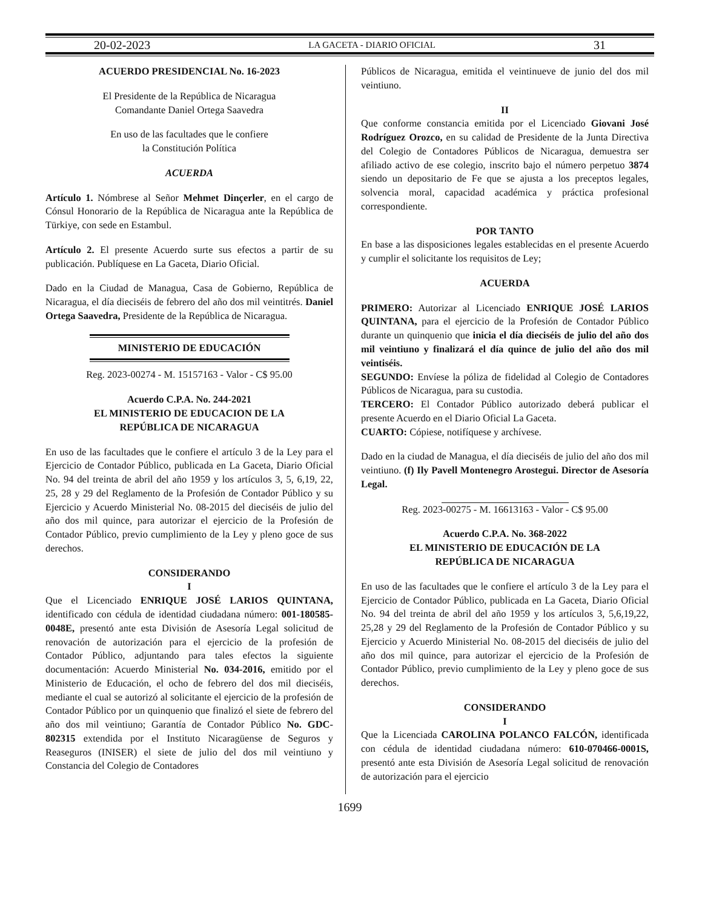20-02-2023 LA GACETA - DIARIO OFICIAL 31
ACUERDO PRESIDENCIAL No. 16-2023
El Presidente de la República de Nicaragua
Comandante Daniel Ortega Saavedra
En uso de las facultades que le confiere
la Constitución Política
ACUERDA
Artículo 1. Nómbrese al Señor Mehmet Dinçerler, en el cargo de Cónsul Honorario de la República de Nicaragua ante la República de Türkiye, con sede en Estambul.
Artículo 2. El presente Acuerdo surte sus efectos a partir de su publicación. Publíquese en La Gaceta, Diario Oficial.
Dado en la Ciudad de Managua, Casa de Gobierno, República de Nicaragua, el día dieciséis de febrero del año dos mil veintitrés. Daniel Ortega Saavedra, Presidente de la República de Nicaragua.
MINISTERIO DE EDUCACIÓN
Reg. 2023-00274 - M. 15157163 - Valor - C$ 95.00
Acuerdo C.P.A. No. 244-2021
EL MINISTERIO DE EDUCACION DE LA
REPÚBLICA DE NICARAGUA
En uso de las facultades que le confiere el artículo 3 de la Ley para el Ejercicio de Contador Público, publicada en La Gaceta, Diario Oficial No. 94 del treinta de abril del año 1959 y los artículos 3, 5, 6,19, 22, 25, 28 y 29 del Reglamento de la Profesión de Contador Público y su Ejercicio y Acuerdo Ministerial No. 08-2015 del dieciséis de julio del año dos mil quince, para autorizar el ejercicio de la Profesión de Contador Público, previo cumplimiento de la Ley y pleno goce de sus derechos.
CONSIDERANDO
I
Que el Licenciado ENRIQUE JOSÉ LARIOS QUINTANA, identificado con cédula de identidad ciudadana número: 001-180585-0048E, presentó ante esta División de Asesoría Legal solicitud de renovación de autorización para el ejercicio de la profesión de Contador Público, adjuntando para tales efectos la siguiente documentación: Acuerdo Ministerial No. 034-2016, emitido por el Ministerio de Educación, el ocho de febrero del dos mil dieciséis, mediante el cual se autorizó al solicitante el ejercicio de la profesión de Contador Público por un quinquenio que finalizó el siete de febrero del año dos mil veintiuno; Garantía de Contador Público No. GDC- 802315 extendida por el Instituto Nicaragüense de Seguros y Reaseguros (INISER) el siete de julio del dos mil veintiuno y Constancia del Colegio de Contadores
Públicos de Nicaragua, emitida el veintinueve de junio del dos mil veintiuno.
II
Que conforme constancia emitida por el Licenciado Giovani José Rodríguez Orozco, en su calidad de Presidente de la Junta Directiva del Colegio de Contadores Públicos de Nicaragua, demuestra ser afiliado activo de ese colegio, inscrito bajo el número perpetuo 3874 siendo un depositario de Fe que se ajusta a los preceptos legales, solvencia moral, capacidad académica y práctica profesional correspondiente.
POR TANTO
En base a las disposiciones legales establecidas en el presente Acuerdo y cumplir el solicitante los requisitos de Ley;
ACUERDA
PRIMERO: Autorizar al Licenciado ENRIQUE JOSÉ LARIOS QUINTANA, para el ejercicio de la Profesión de Contador Público durante un quinquenio que inicia el día dieciséis de julio del año dos mil veintiuno y finalizará el día quince de julio del año dos mil veintiséis.
SEGUNDO: Envíese la póliza de fidelidad al Colegio de Contadores Públicos de Nicaragua, para su custodia.
TERCERO: El Contador Público autorizado deberá publicar el presente Acuerdo en el Diario Oficial La Gaceta.
CUARTO: Cópiese, notifíquese y archívese.
Dado en la ciudad de Managua, el día dieciséis de julio del año dos mil veintiuno. (f) Ily Pavell Montenegro Arostegui. Director de Asesoría Legal.
Reg. 2023-00275 - M. 16613163 - Valor - C$ 95.00
Acuerdo C.P.A. No. 368-2022
EL MINISTERIO DE EDUCACIÓN DE LA
REPÚBLICA DE NICARAGUA
En uso de las facultades que le confiere el artículo 3 de la Ley para el Ejercicio de Contador Público, publicada en La Gaceta, Diario Oficial No. 94 del treinta de abril del año 1959 y los artículos 3, 5,6,19,22, 25,28 y 29 del Reglamento de la Profesión de Contador Público y su Ejercicio y Acuerdo Ministerial No. 08-2015 del dieciséis de julio del año dos mil quince, para autorizar el ejercicio de la Profesión de Contador Público, previo cumplimiento de la Ley y pleno goce de sus derechos.
CONSIDERANDO
I
Que la Licenciada CAROLINA POLANCO FALCÓN, identificada con cédula de identidad ciudadana número: 610-070466-0001S, presentó ante esta División de Asesoría Legal solicitud de renovación de autorización para el ejercicio
1699